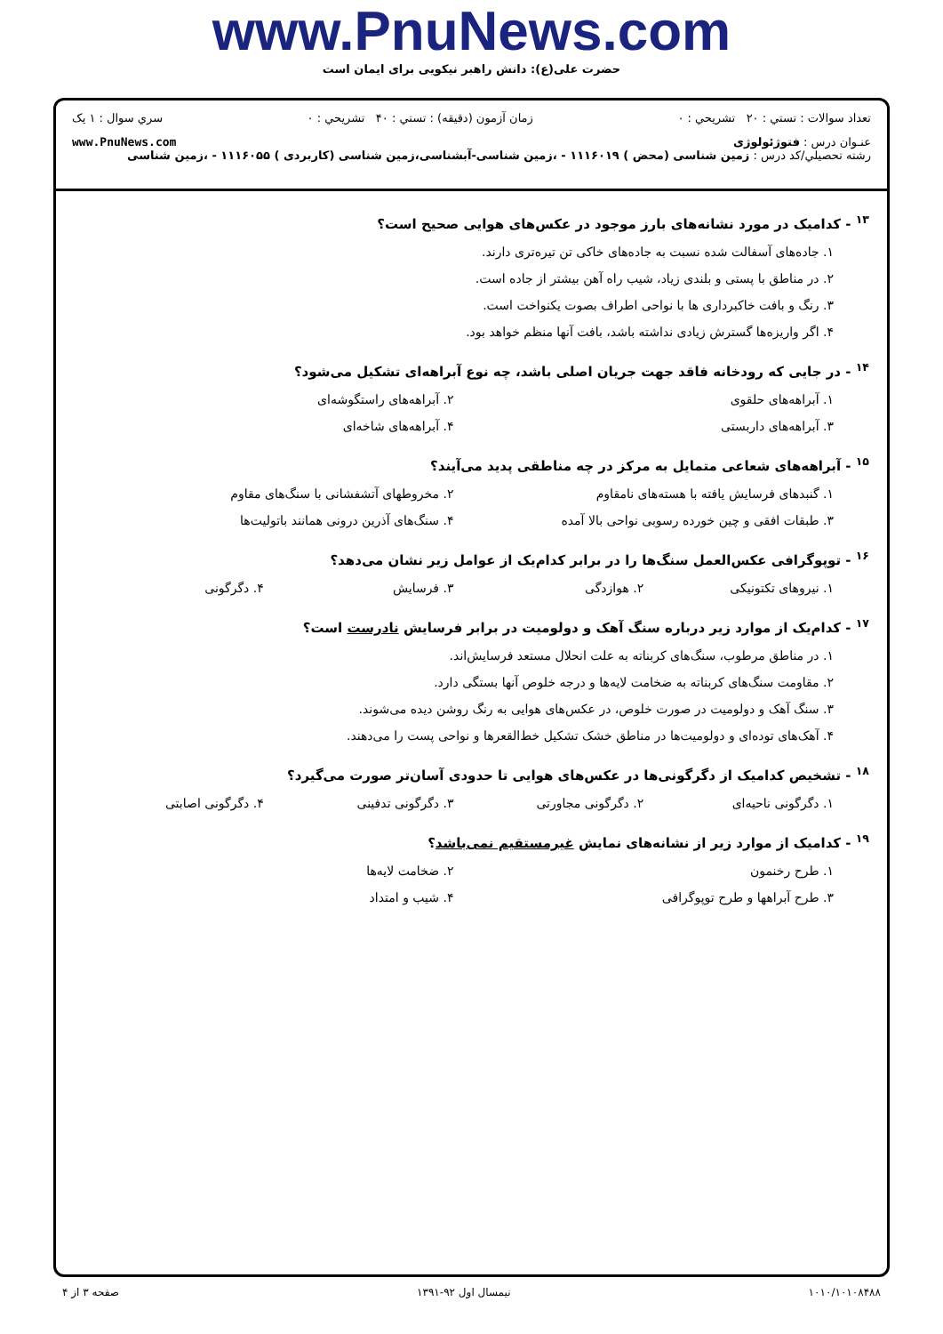www.PnuNews.com
حضرت علی(ع): دانش راهبر نیکویی برای ایمان است
تعداد سوالات : تستي : ۲۰ تشريحي : ۰ زمان آزمون (دقيقه) : تستي : ۴۰ تشريحي : ۰ سري سوال : ۱ يک
عنـوان درس : فتوژئولوژی www.PnuNews.com
رشته تحصيلي/کد درس : زمین شناسی (محض ) ۱۱۱۶۰۱۹ - ،زمین شناسی-آبشناسی،زمین شناسی (کاربردی ) ۱۱۱۶۰۵۵ - ،زمین شناسی
<sup>۱۳</sup> - کدامیک در مورد نشانه‌های بارز موجود در عکس‌های هوایی صحیح است؟
۱. جاده‌های آسفالت شده نسبت به جاده‌های خاکی تن تیره‌تری دارند.
۲. در مناطق با پستی و بلندی زیاد، شیب راه آهن بیشتر از جاده است.
۳. رنگ و بافت خاکبرداری ها با نواحی اطراف بصوت یکنواخت است.
۴. اگر واریزه‌ها گسترش زیادی نداشته باشد، بافت آنها منظم خواهد بود.
<sup>۱۴</sup> - در جایی که رودخانه فاقد جهت جریان اصلی باشد، چه نوع آبراهه‌ای تشکیل می‌شود؟
۱. آبراهه‌های حلقوی ۲. آبراهه‌های راستگوشه‌ای
۳. آبراهه‌های داربستی ۴. آبراهه‌های شاخه‌ای
<sup>۱۵</sup> - آبراهه‌های شعاعی متمایل به مرکز در چه مناطقی پدید می‌آیند؟
۱. گنبدهای فرسایش یافته با هسته‌های نامقاوم
۲. مخروطهای آتشفشانی با سنگ‌های مقاوم
۳. طبقات افقی و چین خورده رسوبی نواحی بالا آمده
۴. سنگ‌های آذرین درونی همانند باتولیت‌ها
<sup>۱۶</sup> - توپوگرافی عکس‌العمل سنگ‌ها را در برابر کدام‌یک از عوامل زیر نشان می‌دهد؟
۱. نیروهای تکتونیکی ۲. هوازدگی ۳. فرسایش ۴. دگرگونی
<sup>۱۷</sup> - کدام‌یک از موارد زیر درباره سنگ آهک و دولومیت در برابر فرسایش نادرست است؟
۱. در مناطق مرطوب، سنگ‌های کربناته به علت انحلال مستعد فرسایش‌اند.
۲. مقاومت سنگ‌های کربناته به ضخامت لایه‌ها و درجه خلوص آنها بستگی دارد.
۳. سنگ آهک و دولومیت در صورت خلوص، در عکس‌های هوایی به رنگ روشن دیده می‌شوند.
۴. آهک‌های توده‌ای و دولومیت‌ها در مناطق خشک تشکیل خط‌القعرها و نواحی پست را می‌دهند.
<sup>۱۸</sup> - تشخیص کدامیک از دگرگونی‌ها در عکس‌های هوایی تا حدودی آسان‌تر صورت می‌گیرد؟
۱. دگرگونی ناحیه‌ای ۲. دگرگونی مجاورتی ۳. دگرگونی تدفینی ۴. دگرگونی اصابتی
<sup>۱۹</sup> - کدامیک از موارد زیر از نشانه‌های نمایش غیرمستقیم نمی‌باشد؟
۱. طرح رخنمون ۲. ضخامت لایه‌ها
۳. طرح آبراهها و طرح توپوگرافی ۴. شیب و امتداد
۱۰۱۰/۱۰۱۰۸۴۸۸ نیمسال اول ۹۲-۱۳۹۱ صفحه ۳ از ۴